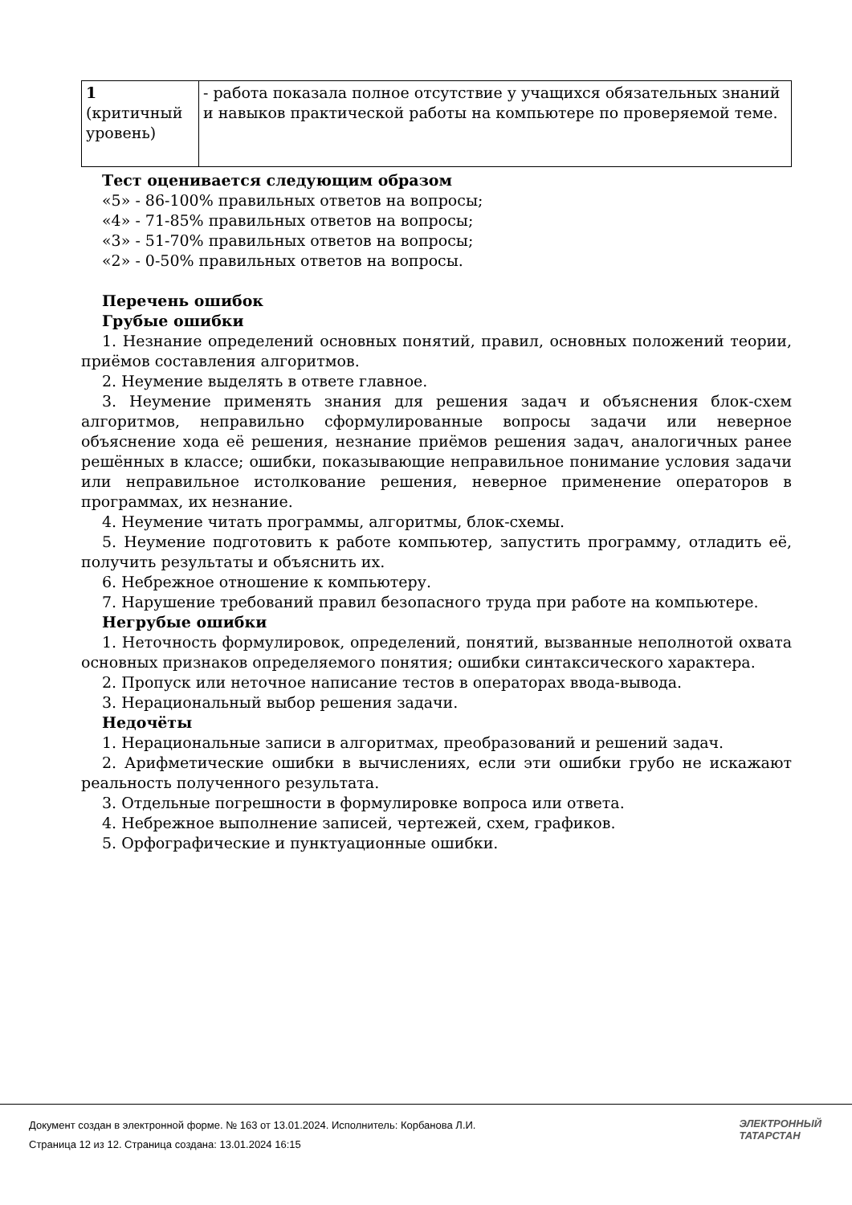| 1 (критичный уровень) | - работа показала полное отсутствие у учащихся обязательных знаний и навыков практической работы на компьютере по проверяемой теме. |
Тест оценивается следующим образом
«5» - 86-100% правильных ответов на вопросы;
«4» - 71-85% правильных ответов на вопросы;
«3» - 51-70% правильных ответов на вопросы;
«2» - 0-50% правильных ответов на вопросы.
Перечень ошибок
Грубые ошибки
1. Незнание определений основных понятий, правил, основных положений теории, приёмов составления алгоритмов.
2. Неумение выделять в ответе главное.
3. Неумение применять знания для решения задач и объяснения блок-схем алгоритмов, неправильно сформулированные вопросы задачи или неверное объяснение хода её решения, незнание приёмов решения задач, аналогичных ранее решённых в классе; ошибки, показывающие неправильное понимание условия задачи или неправильное истолкование решения, неверное применение операторов в программах, их незнание.
4. Неумение читать программы, алгоритмы, блок-схемы.
5. Неумение подготовить к работе компьютер, запустить программу, отладить её, получить результаты и объяснить их.
6. Небрежное отношение к компьютеру.
7. Нарушение требований правил безопасного труда при работе на компьютере.
Негрубые ошибки
1. Неточность формулировок, определений, понятий, вызванные неполнотой охвата основных признаков определяемого понятия; ошибки синтаксического характера.
2. Пропуск или неточное написание тестов в операторах ввода-вывода.
3. Нерациональный выбор решения задачи.
Недочёты
1. Нерациональные записи в алгоритмах, преобразований и решений задач.
2. Арифметические ошибки в вычислениях, если эти ошибки грубо не искажают реальность полученного результата.
3. Отдельные погрешности в формулировке вопроса или ответа.
4. Небрежное выполнение записей, чертежей, схем, графиков.
5. Орфографические и пунктуационные ошибки.
Документ создан в электронной форме. № 163 от 13.01.2024. Исполнитель: Корбанова Л.И.
Страница 12 из 12. Страница создана: 13.01.2024 16:15
ЭЛЕКТРОННЫЙ
ТАТАРСТАН